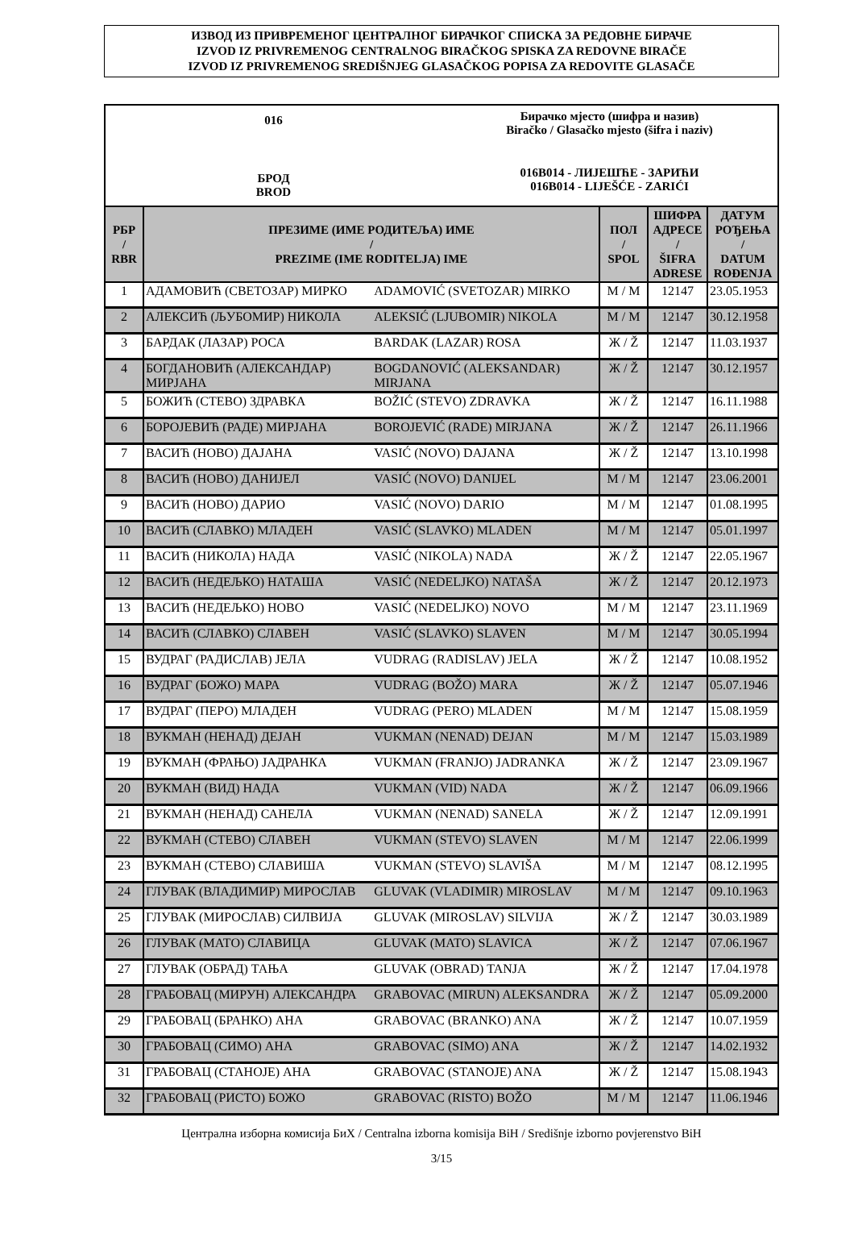ИЗВОД ИЗ ПРИВРЕМЕНОГ ЦЕНТРАЛНОГ БИРАЧКОГ СПИСКА ЗА РЕДОВНЕ БИРАЧЕ
IZVOD IZ PRIVREMENOG CENTRALNOG BIRAČKOG SPISKA ZA REDOVNE BIRAČE
IZVOD IZ PRIVREMENOG SREDIŠNJEG GLASAČKOG POPISA ZA REDOVITE GLASAČE
016
БРОД
BROD
Бирачко мјесто (шифра и назив)
Biračko / Glasačko mjesto (šifra i naziv)
016B014 - ЛИЈЕШЋЕ - ЗАРИЋИ
016B014 - LIJEŠĆE - ZARIĆI
| РБР / RBR | ПРЕЗИМЕ (ИМЕ РОДИТЕЉА) ИМЕ / PREZIME (IME RODITELJA) IME | | ПОЛ / SPOL | ШИФРА АДРЕСЕ / ŠIFRA ADRESE | ДАТУМ РОЂЕЊА / DATUM ROĐENJA |
| --- | --- | --- | --- | --- | --- |
| 1 | АДАМОВИЋ (СВЕТОЗАР) МИРКО | ADAMOVIĆ (SVETOZAR) MIRKO | М / M | 12147 | 23.05.1953 |
| 2 | АЛЕКСИЋ (ЉУБОМИР) НИКОЛА | ALEKSIĆ (LJUBOMIR) NIKOLA | М / M | 12147 | 30.12.1958 |
| 3 | БАРДАК (ЛАЗАР) РОСА | BARDAK (LAZAR) ROSA | Ж / Ž | 12147 | 11.03.1937 |
| 4 | БОГДАНОВИЋ (АЛЕКСАНДАР) МИРЈАНА | BOGDANOVIĆ (ALEKSANDAR) MIRJANA | Ж / Ž | 12147 | 30.12.1957 |
| 5 | БОЖИЋ (СТЕВО) ЗДРАВКА | BOŽIĆ (STEVO) ZDRAVKA | Ж / Ž | 12147 | 16.11.1988 |
| 6 | БОРОЈЕВИЋ (РАДЕ) МИРЈАНА | BOROJEVIĆ (RADE) MIRJANA | Ж / Ž | 12147 | 26.11.1966 |
| 7 | ВАСИЋ (НОВО) ДАЈАНА | VASIĆ (NOVO) DAJANA | Ж / Ž | 12147 | 13.10.1998 |
| 8 | ВАСИЋ (НОВО) ДАНИЈЕЛ | VASIĆ (NOVO) DANIJEL | М / M | 12147 | 23.06.2001 |
| 9 | ВАСИЋ (НОВО) ДАРИО | VASIĆ (NOVO) DARIO | М / M | 12147 | 01.08.1995 |
| 10 | ВАСИЋ (СЛАВКО) МЛАДЕН | VASIĆ (SLAVKO) MLADEN | М / M | 12147 | 05.01.1997 |
| 11 | ВАСИЋ (НИКОЛА) НАДА | VASIĆ (NIKOLA) NADA | Ж / Ž | 12147 | 22.05.1967 |
| 12 | ВАСИЋ (НЕДЕЉКО) НАТАША | VASIĆ (NEDELJKO) NATAŠA | Ж / Ž | 12147 | 20.12.1973 |
| 13 | ВАСИЋ (НЕДЕЉКО) НОВО | VASIĆ (NEDELJKO) NOVO | М / M | 12147 | 23.11.1969 |
| 14 | ВАСИЋ (СЛАВКО) СЛАВЕН | VASIĆ (SLAVKO) SLAVEN | М / M | 12147 | 30.05.1994 |
| 15 | ВУДРАГ (РАДИСЛАВ) ЈЕЛА | VUDRAG (RADISLAV) JELA | Ж / Ž | 12147 | 10.08.1952 |
| 16 | ВУДРАГ (БОЖО) МАРА | VUDRAG (BOŽO) MARA | Ж / Ž | 12147 | 05.07.1946 |
| 17 | ВУДРАГ (ПЕРО) МЛАДЕН | VUDRAG (PERO) MLADEN | М / M | 12147 | 15.08.1959 |
| 18 | ВУКМАН (НЕНАД) ДЕЈАН | VUKMAN (NENAD) DEJAN | М / M | 12147 | 15.03.1989 |
| 19 | ВУКМАН (ФРАЊО) ЈАДРАНКА | VUKMAN (FRANJO) JADRANKA | Ж / Ž | 12147 | 23.09.1967 |
| 20 | ВУКМАН (ВИД) НАДА | VUKMAN (VID) NADA | Ж / Ž | 12147 | 06.09.1966 |
| 21 | ВУКМАН (НЕНАД) САНЕЛА | VUKMAN (NENAD) SANELA | Ж / Ž | 12147 | 12.09.1991 |
| 22 | ВУКМАН (СТЕВО) СЛАВЕН | VUKMAN (STEVO) SLAVEN | М / M | 12147 | 22.06.1999 |
| 23 | ВУКМАН (СТЕВО) СЛАВИША | VUKMAN (STEVO) SLAVIŠA | М / M | 12147 | 08.12.1995 |
| 24 | ГЛУВАК (ВЛАДИМИР) МИРОСЛАВ | GLUVAK (VLADIMIR) MIROSLAV | М / M | 12147 | 09.10.1963 |
| 25 | ГЛУВАК (МИРОСЛАВ) СИЛВИЈА | GLUVAK (MIROSLAV) SILVIJA | Ж / Ž | 12147 | 30.03.1989 |
| 26 | ГЛУВАК (МАТО) СЛАВИЦА | GLUVAK (MATO) SLAVICA | Ж / Ž | 12147 | 07.06.1967 |
| 27 | ГЛУВАК (ОБРАД) ТАЊА | GLUVAK (OBRAD) TANJA | Ж / Ž | 12147 | 17.04.1978 |
| 28 | ГРАБОВАЦ (МИРУН) АЛЕКСАНДРА | GRABOVAC (MIRUN) ALEKSANDRA | Ж / Ž | 12147 | 05.09.2000 |
| 29 | ГРАБОВАЦ (БРАНКО) АНА | GRABOVAC (BRANKO) ANA | Ж / Ž | 12147 | 10.07.1959 |
| 30 | ГРАБОВАЦ (СИМО) АНА | GRABOVAC (SIMO) ANA | Ж / Ž | 12147 | 14.02.1932 |
| 31 | ГРАБОВАЦ (СТАНОЈЕ) АНА | GRABOVAC (STANOJE) ANA | Ж / Ž | 12147 | 15.08.1943 |
| 32 | ГРАБОВАЦ (РИСТО) БОЖО | GRABOVAC (RISTO) BOŽO | М / M | 12147 | 11.06.1946 |
Централна изборна комисија БиХ / Centralna izborna komisija BiH / Središnje izborno povjerenstvo BiH
3/15